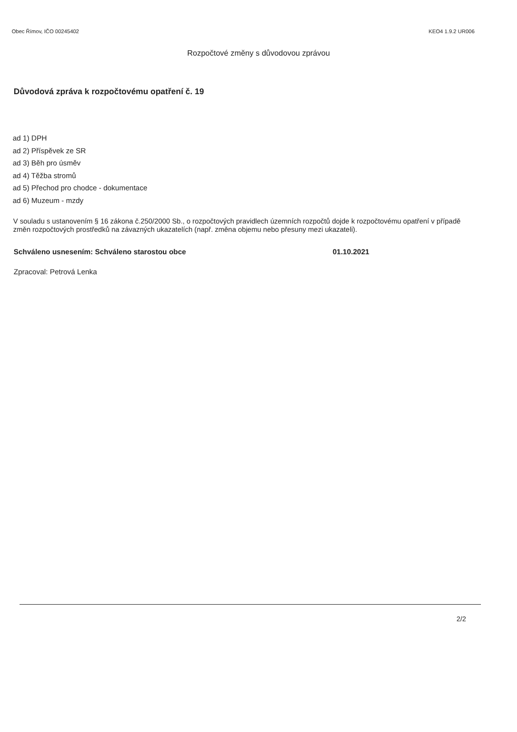Obec Římov, IČO 00245402 KEO4 1.9.2 UR006
Rozpočtové změny s důvodovou zprávou
Důvodová zpráva k rozpočtovému opatření č. 19
ad 1) DPH
ad 2) Příspěvek ze SR
ad 3) Běh pro úsměv
ad 4) Těžba stromů
ad 5) Přechod pro chodce - dokumentace
ad 6) Muzeum - mzdy
V souladu s ustanovením § 16 zákona č.250/2000 Sb., o rozpočtových pravidlech územních rozpočtů dojde k rozpočtovému opatření v případě změn rozpočtových prostředků na závazných ukazatelích (např. změna objemu nebo přesuny mezi ukazateli).
Schváleno usnesením: Schváleno starostou obce 01.10.2021
Zpracoval: Petrová Lenka
2/2